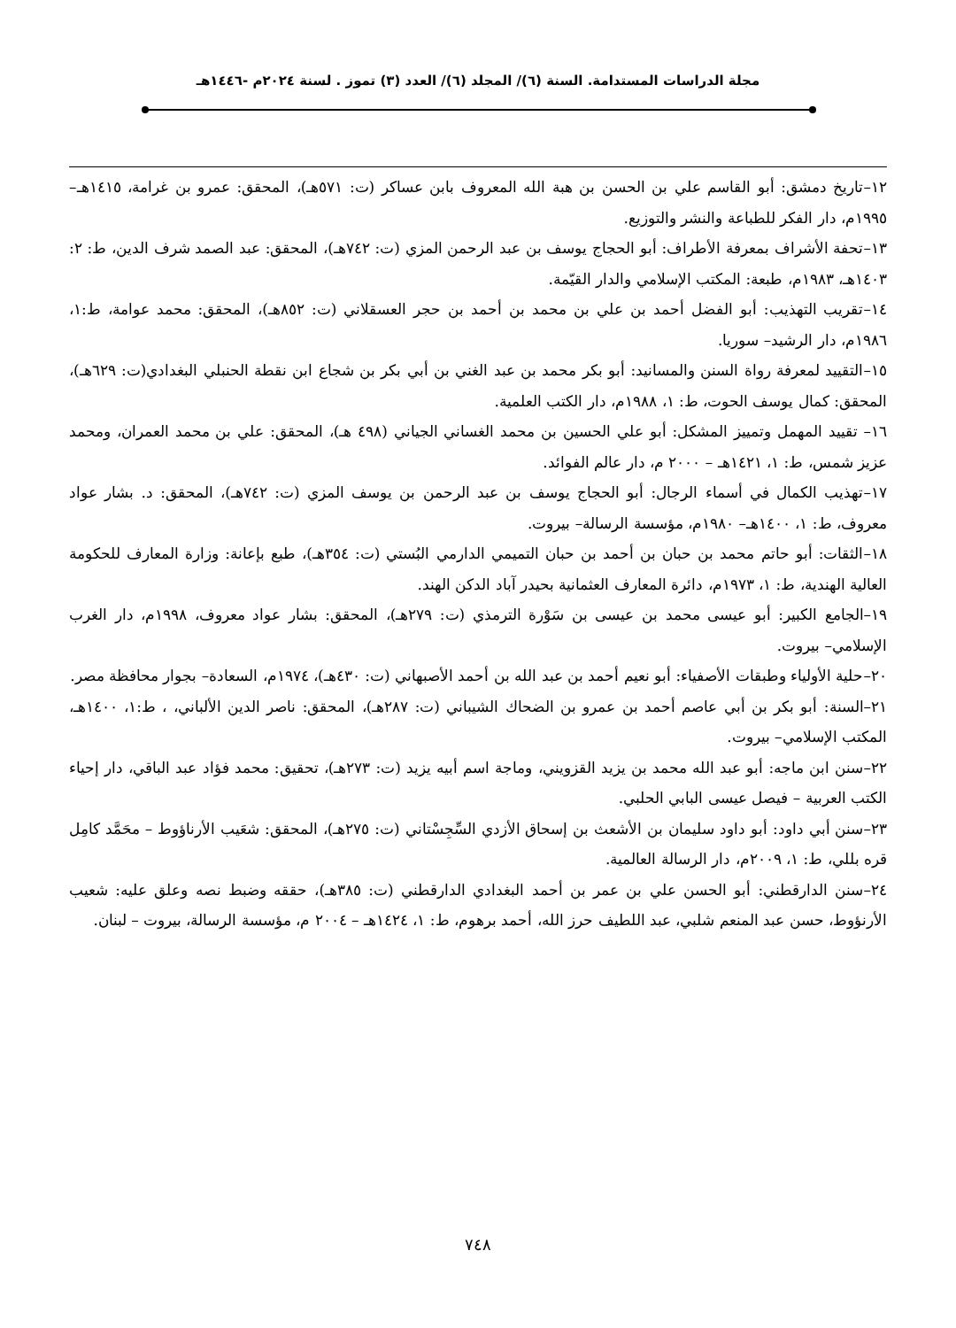مجلة الدراسات المستدامة. السنة (٦)/ المجلد (٦)/ العدد (٣) تموز . لسنة ٢٠٢٤م -١٤٤٦هـ
١٢–تاريخ دمشق: أبو القاسم علي بن الحسن بن هبة الله المعروف بابن عساكر (ت: ٥٧١هـ)، المحقق: عمرو بن غرامة، ١٤١٥هـ– ١٩٩٥م، دار الفكر للطباعة والنشر والتوزيع.
١٣–تحفة الأشراف بمعرفة الأطراف: أبو الحجاج يوسف بن عبد الرحمن المزي (ت: ٧٤٢هـ)، المحقق: عبد الصمد شرف الدين، ط: ٢: ١٤٠٣هـ، ١٩٨٣م، طبعة: المكتب الإسلامي والدار القيّمة.
١٤–تقريب التهذيب: أبو الفضل أحمد بن علي بن محمد بن أحمد بن حجر العسقلاني (ت: ٨٥٢هـ)، المحقق: محمد عوامة، ط:١، ١٩٨٦م، دار الرشيد– سوريا.
١٥–التقييد لمعرفة رواة السنن والمسانيد: أبو بكر محمد بن عبد الغني بن أبي بكر بن شجاع ابن نقطة الحنبلي البغدادي(ت: ٦٢٩هـ)، المحقق: كمال يوسف الحوت، ط: ١، ١٩٨٨م، دار الكتب العلمية.
١٦– تقييد المهمل وتمييز المشكل: أبو علي الحسين بن محمد الغساني الجياني (٤٩٨ هـ)، المحقق: علي بن محمد العمران، ومحمد عزيز شمس، ط: ١، ١٤٢١هـ – ٢٠٠٠ م، دار عالم الفوائد.
١٧–تهذيب الكمال في أسماء الرجال: أبو الحجاج يوسف بن عبد الرحمن بن يوسف المزي (ت: ٧٤٢هـ)، المحقق: د. بشار عواد معروف، ط: ١، ١٤٠٠هـ– ١٩٨٠م، مؤسسة الرسالة– بيروت.
١٨–الثقات: أبو حاتم محمد بن حبان بن أحمد بن حبان التميمي الدارمي البُستي (ت: ٣٥٤هـ)، طبع بإعانة: وزارة المعارف للحكومة العالية الهندية، ط: ١، ١٩٧٣م، دائرة المعارف العثمانية بحيدر آباد الدكن الهند.
١٩–الجامع الكبير: أبو عيسى محمد بن عيسى بن سَوْرة الترمذي (ت: ٢٧٩هـ)، المحقق: بشار عواد معروف، ١٩٩٨م، دار الغرب الإسلامي– بيروت.
٢٠–حلية الأولياء وطبقات الأصفياء: أبو نعيم أحمد بن عبد الله بن أحمد الأصبهاني (ت: ٤٣٠هـ)، ١٩٧٤م، السعادة– بجوار محافظة مصر.
٢١–السنة: أبو بكر بن أبي عاصم أحمد بن عمرو بن الضحاك الشيباني (ت: ٢٨٧هـ)، المحقق: ناصر الدين الألباني، ، ط:١، ١٤٠٠هـ، المكتب الإسلامي– بيروت.
٢٢–سنن ابن ماجه: أبو عبد الله محمد بن يزيد القزويني، وماجة اسم أبيه يزيد (ت: ٢٧٣هـ)، تحقيق: محمد فؤاد عبد الباقي، دار إحياء الكتب العربية – فيصل عيسى البابي الحلبي.
٢٣–سنن أبي داود: أبو داود سليمان بن الأشعث بن إسحاق الأزدي السِّجِسْتاني (ت: ٢٧٥هـ)، المحقق: شعَيب الأرناؤوط – محَمَّد كامِل قره بللي، ط: ١، ٢٠٠٩م، دار الرسالة العالمية.
٢٤–سنن الدارقطني: أبو الحسن علي بن عمر بن أحمد البغدادي الدارقطني (ت: ٣٨٥هـ)، حققه وضبط نصه وعلق عليه: شعيب الأرنؤوط، حسن عبد المنعم شلبي، عبد اللطيف حرز الله، أحمد برهوم، ط: ١، ١٤٢٤هـ – ٢٠٠٤ م، مؤسسة الرسالة، بيروت – لبنان.
٧٤٨